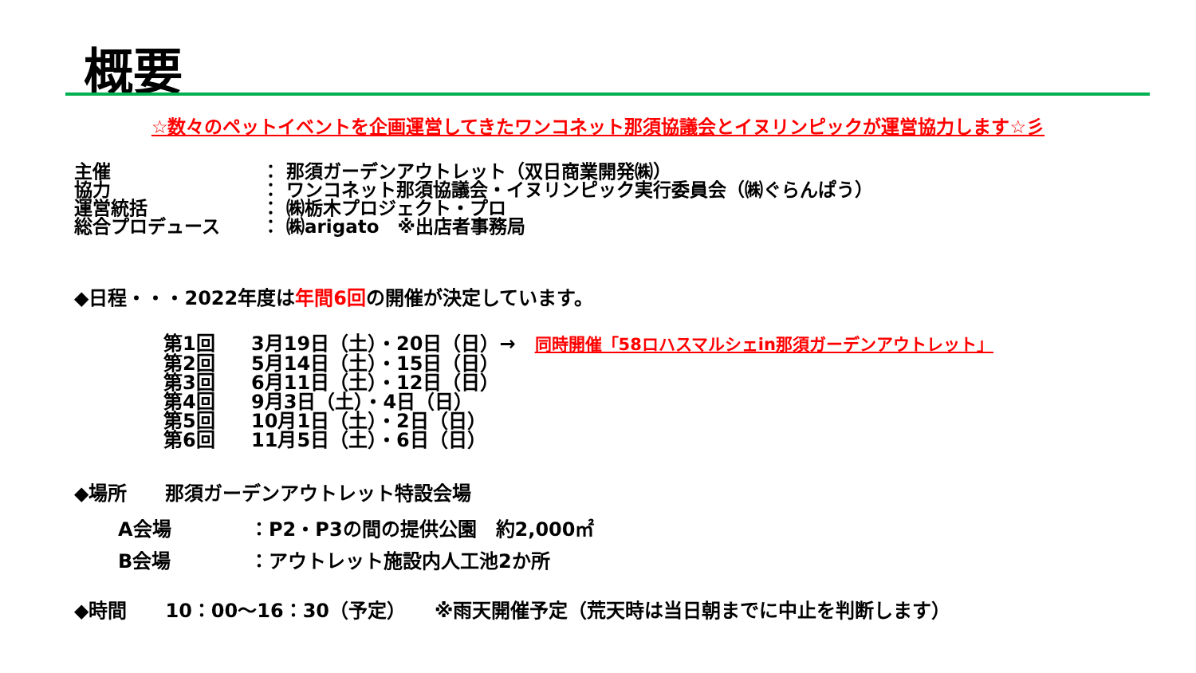概要
☆数々のペットイベントを企画運営してきたワンコネット那須協議会とイヌリンピックが運営協力します☆彡
主催 ： 那須ガーデンアウトレット（双日商業開発㈱）
協力 ： ワンコネット那須協議会・イヌリンピック実行委員会（㈱ぐらんぱう）
運営統括 ： ㈱栃木プロジェクト・プロ
総合プロデュース ： ㈱arigato　※出店者事務局
◆日程・・・2022年度は年間6回の開催が決定しています。
第1回 3月19日（土）・20日（日）→　同時開催「58ロハスマルシェin那須ガーデンアウトレット」
第2回 5月14日（土）・15日（日）
第3回 6月11日（土）・12日（日）
第4回 9月3日（土）・4日（日）
第5回 10月1日（土）・2日（日）
第6回 11月5日（土）・6日（日）
◆場所　　那須ガーデンアウトレット特設会場
A会場 ：P2・P3の間の提供公園　約2,000㎡
B会場 ：アウトレット施設内人工池2か所
◆時間　　10：00～16：30（予定）　　※雨天開催予定（荒天時は当日朝までに中止を判断します）